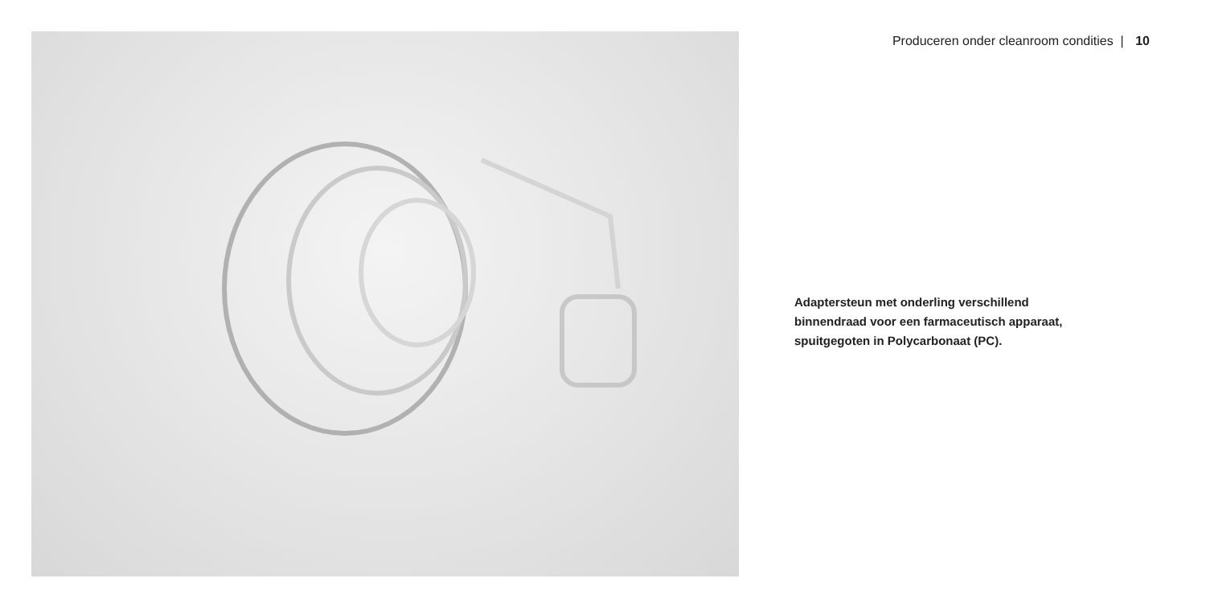Produceren onder cleanroom condities | 10
Adaptersteun met onderling verschillend binnendraad voor een farmaceutisch apparaat, spuitgegoten in Polycarbonaat (PC).